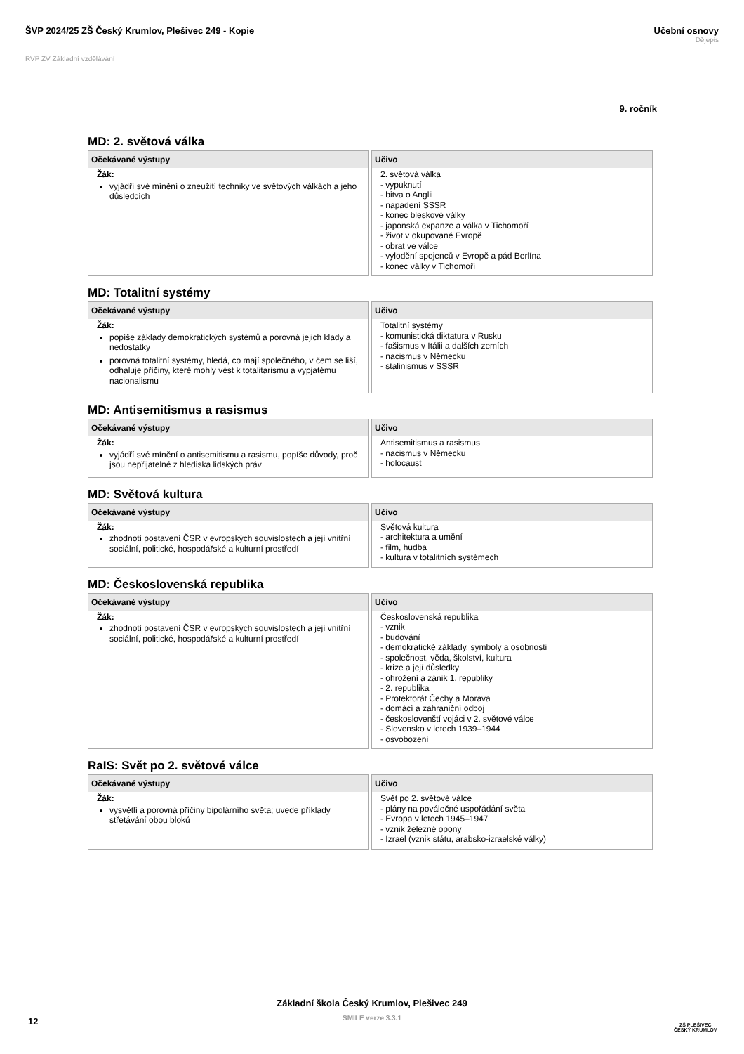ŠVP 2024/25 ZŠ Český Krumlov, Plešivec 249 - Kopie
Učební osnovy
Dějepis
RVP ZV Základní vzdělávání
9. ročník
MD: 2. světová válka
| Očekávané výstupy | Učivo |
| --- | --- |
| Žák: vyjádří své mínění o zneužití techniky ve světových válkách a jeho důsledcích | 2. světová válka - vypuknutí - bitva o Anglii - napadení SSSR - konec bleskové války - japonská expanze a válka v Tichomoří - život v okupované Evropě - obrat ve válce - vylodění spojenců v Evropě a pád Berlína - konec války v Tichomoří |
MD: Totalitní systémy
| Očekávané výstupy | Učivo |
| --- | --- |
| Žák: popíše základy demokratických systémů a porovná jejich klady a nedostatky porovná totalitní systémy, hledá, co mají společného, v čem se liší, odhaluje příčiny, které mohly vést k totalitarismu a vypjatému nacionalismu | Totalitní systémy - komunistická diktatura v Rusku - fašismus v Itálii a dalších zemích - nacismus v Německu - stalinismus v SSSR |
MD: Antisemitismus a rasismus
| Očekávané výstupy | Učivo |
| --- | --- |
| Žák: vyjádří své mínění o antisemitismu a rasismu, popíše důvody, proč jsou nepřijatelné z hlediska lidských práv | Antisemitismus a rasismus - nacismus v Německu - holocaust |
MD: Světová kultura
| Očekávané výstupy | Učivo |
| --- | --- |
| Žák: zhodnotí postavení ČSR v evropských souvislostech a její vnitřní sociální, politické, hospodářské a kulturní prostředí | Světová kultura - architektura a umění - film, hudba - kultura v totalitních systémech |
MD: Československá republika
| Očekávané výstupy | Učivo |
| --- | --- |
| Žák: zhodnotí postavení ČSR v evropských souvislostech a její vnitřní sociální, politické, hospodářské a kulturní prostředí | Československá republika - vznik - budování - demokratické základy, symboly a osobnosti - společnost, věda, školství, kultura - krize a její důsledky - ohrožení a zánik 1. republiky - 2. republika - Protektorát Čechy a Morava - domácí a zahraniční odboj - českoslovenští vojáci v 2. světové válce - Slovensko v letech 1939–1944 - osvobození |
RaIS: Svět po 2. světové válce
| Očekávané výstupy | Učivo |
| --- | --- |
| Žák: vysvětlí a porovná příčiny bipolárního světa; uvede příklady střetávání obou bloků | Svět po 2. světové válce - plány na poválečné uspořádání světa - Evropa v letech 1945–1947 - vznik železné opony - Izrael (vznik státu, arabsko-izraelské války) |
Základní škola Český Krumlov, Plešivec 249
SMILE verze 3.3.1
12
ZŠ PLEŠIVEC
ČESKÝ KRUMLOV